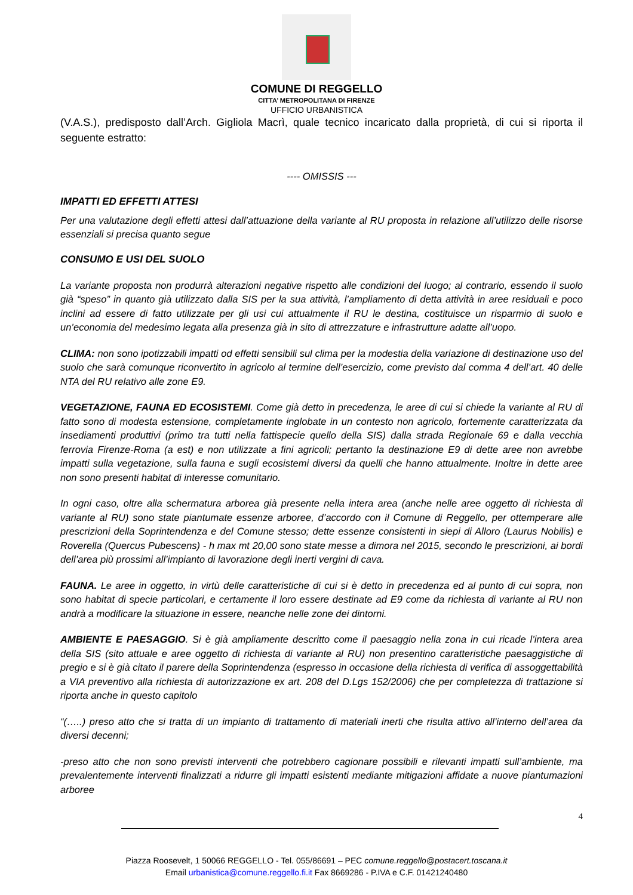COMUNE DI REGGELLO
CITTA’ METROPOLITANA DI FIRENZE
UFFICIO URBANISTICA
(V.A.S.), predisposto dall’Arch. Gigliola Macrì, quale tecnico incaricato dalla proprietà, di cui si riporta il seguente estratto:
---- OMISSIS ---
IMPATTI ED EFFETTI ATTESI
Per una valutazione degli effetti attesi dall’attuazione della variante al RU proposta in relazione all’utilizzo delle risorse essenziali si precisa quanto segue
CONSUMO E USI DEL SUOLO
La variante proposta non produrrà alterazioni negative rispetto alle condizioni del luogo; al contrario, essendo il suolo già “speso” in quanto già utilizzato dalla SIS per la sua attività, l’ampliamento di detta attività in aree residuali e poco inclini ad essere di fatto utilizzate per gli usi cui attualmente il RU le destina, costituisce un risparmio di suolo e un’economia del medesimo legata alla presenza già in sito di attrezzature e infrastrutture adatte all’uopo.
CLIMA: non sono ipotizzabili impatti od effetti sensibili sul clima per la modestia della variazione di destinazione uso del suolo che sarà comunque riconvertito in agricolo al termine dell’esercizio, come previsto dal comma 4 dell’art. 40 delle NTA del RU relativo alle zone E9.
VEGETAZIONE, FAUNA ED ECOSISTEMI. Come già detto in precedenza, le aree di cui si chiede la variante al RU di fatto sono di modesta estensione, completamente inglobate in un contesto non agricolo, fortemente caratterizzata da insediamenti produttivi (primo tra tutti nella fattispecie quello della SIS) dalla strada Regionale 69 e dalla vecchia ferrovia Firenze-Roma (a est) e non utilizzate a fini agricoli; pertanto la destinazione E9 di dette aree non avrebbe impatti sulla vegetazione, sulla fauna e sugli ecosistemi diversi da quelli che hanno attualmente. Inoltre in dette aree non sono presenti habitat di interesse comunitario.
In ogni caso, oltre alla schermatura arborea già presente nella intera area (anche nelle aree oggetto di richiesta di variante al RU) sono state piantumate essenze arboree, d’accordo con il Comune di Reggello, per ottemperare alle prescrizioni della Soprintendenza e del Comune stesso; dette essenze consistenti in siepi di Alloro (Laurus Nobilis) e Roverella (Quercus Pubescens) - h max mt 20,00 sono state messe a dimora nel 2015, secondo le prescrizioni, ai bordi dell’area più prossimi all’impianto di lavorazione degli inerti vergini di cava.
FAUNA. Le aree in oggetto, in virtù delle caratteristiche di cui si è detto in precedenza ed al punto di cui sopra, non sono habitat di specie particolari, e certamente il loro essere destinate ad E9 come da richiesta di variante al RU non andrà a modificare la situazione in essere, neanche nelle zone dei dintorni.
AMBIENTE E PAESAGGIO. Si è già ampliamente descritto come il paesaggio nella zona in cui ricade l’intera area della SIS (sito attuale e aree oggetto di richiesta di variante al RU) non presentino caratteristiche paesaggistiche di pregio e si è già citato il parere della Soprintendenza (espresso in occasione della richiesta di verifica di assoggettabilità a VIA preventivo alla richiesta di autorizzazione ex art. 208 del D.Lgs 152/2006) che per completezza di trattazione si riporta anche in questo capitolo
“(…..) preso atto che si tratta di un impianto di trattamento di materiali inerti che risulta attivo all’interno dell’area da diversi decenni;
-preso atto che non sono previsti interventi che potrebbero cagionare possibili e rilevanti impatti sull’ambiente, ma prevalentemente interventi finalizzati a ridurre gli impatti esistenti mediante mitigazioni affidate a nuove piantumazioni arboree
4
Piazza Roosevelt, 1 50066 REGGELLO - Tel. 055/86691 – PEC comune.reggello@postacert.toscana.it
Email urbanistica@comune.reggello.fi.it Fax 8669286 - P.IVA e C.F. 01421240480